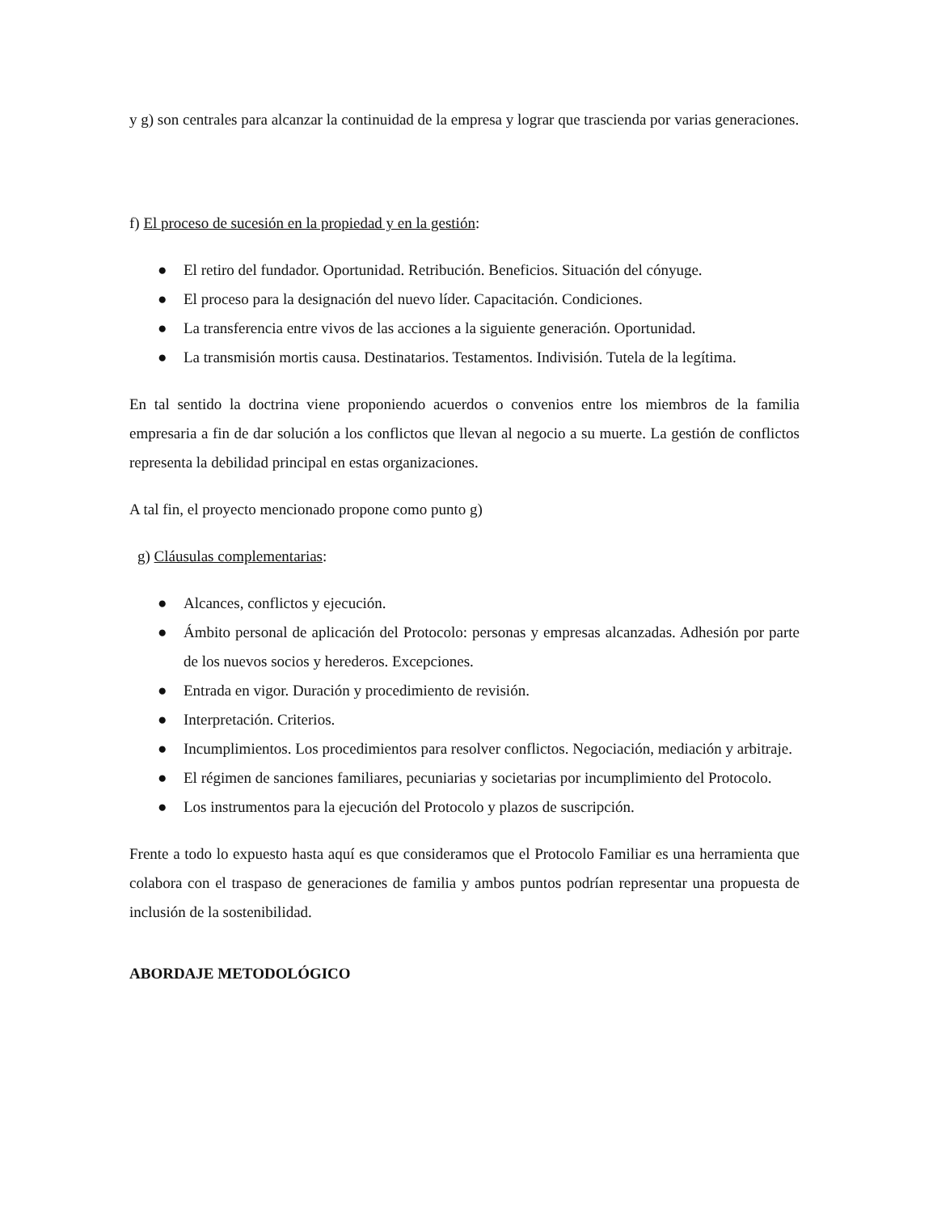y g) son centrales para alcanzar la continuidad de la empresa y lograr que trascienda por varias generaciones.
f) El proceso de sucesión en la propiedad y en la gestión:
● El retiro del fundador. Oportunidad. Retribución. Beneficios. Situación del cónyuge.
● El proceso para la designación del nuevo líder. Capacitación. Condiciones.
● La transferencia entre vivos de las acciones a la siguiente generación. Oportunidad.
● La transmisión mortis causa. Destinatarios. Testamentos. Indivisión. Tutela de la legítima.
En tal sentido la doctrina viene proponiendo acuerdos o convenios entre los miembros de la familia empresaria a fin de dar solución a los conflictos que llevan al negocio a su muerte. La gestión de conflictos representa la debilidad principal en estas organizaciones.
A tal fin, el proyecto mencionado propone como punto g)
g) Cláusulas complementarias:
● Alcances, conflictos y ejecución.
● Ámbito personal de aplicación del Protocolo: personas y empresas alcanzadas. Adhesión por parte de los nuevos socios y herederos. Excepciones.
● Entrada en vigor. Duración y procedimiento de revisión.
● Interpretación. Criterios.
● Incumplimientos. Los procedimientos para resolver conflictos. Negociación, mediación y arbitraje.
● El régimen de sanciones familiares, pecuniarias y societarias por incumplimiento del Protocolo.
● Los instrumentos para la ejecución del Protocolo y plazos de suscripción.
Frente a todo lo expuesto hasta aquí es que consideramos que el Protocolo Familiar es una herramienta que colabora con el traspaso de generaciones de familia y ambos puntos podrían representar una propuesta de inclusión de la sostenibilidad.
ABORDAJE METODOLÓGICO